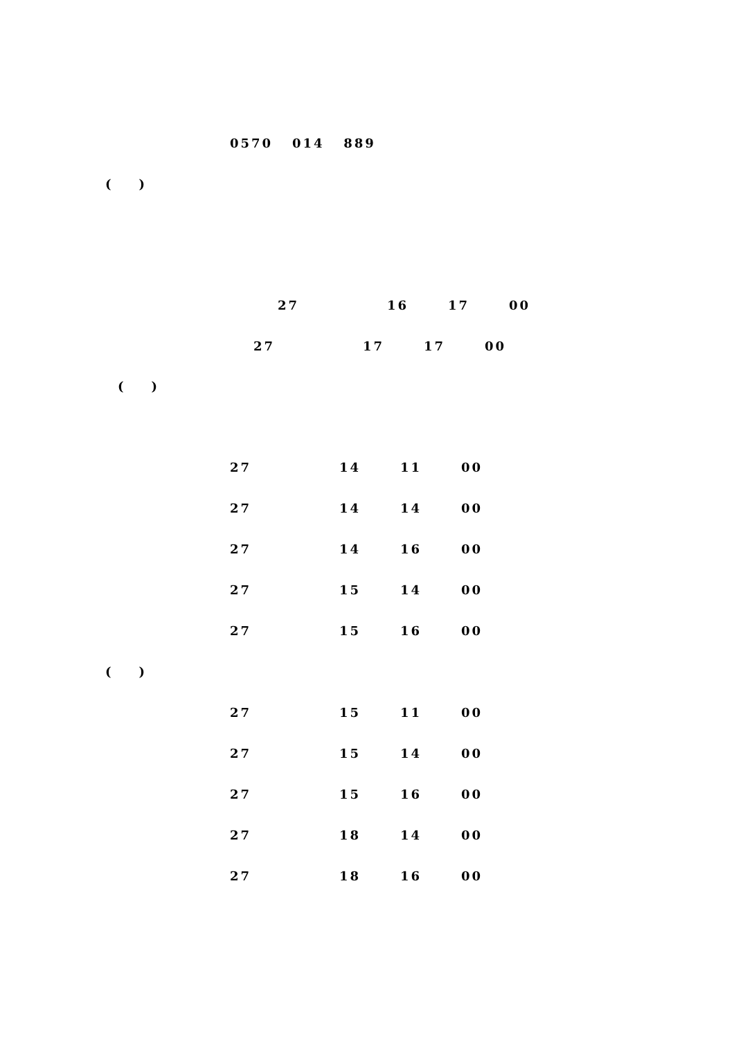0570 014 889
( )
27 16 17 00
27 17 17 00
( )
27 14 11 00
27 14 14 00
27 14 16 00
27 15 14 00
27 15 16 00
( )
27 15 11 00
27 15 14 00
27 15 16 00
27 18 14 00
27 18 16 00